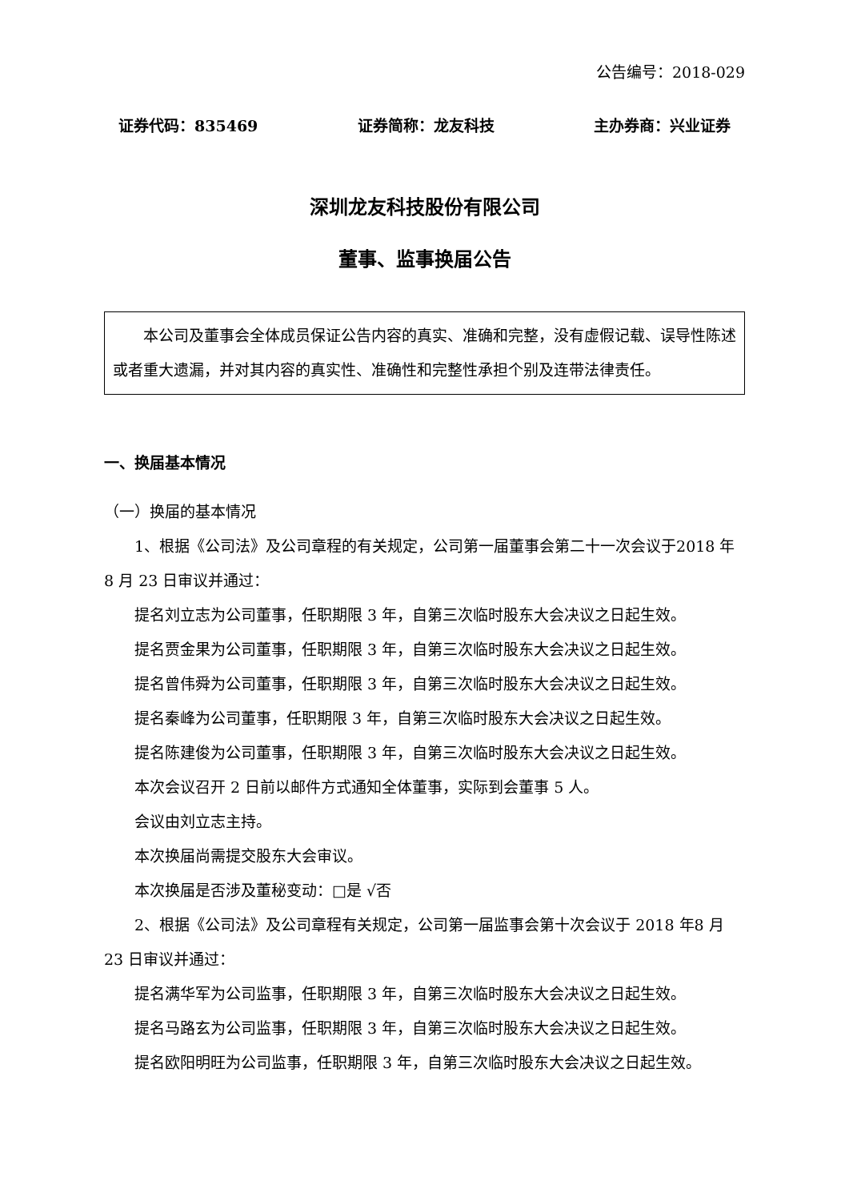公告编号：2018-029
证券代码：835469 证券简称：龙友科技 主办券商：兴业证券
深圳龙友科技股份有限公司
董事、监事换届公告
本公司及董事会全体成员保证公告内容的真实、准确和完整，没有虚假记载、误导性陈述或者重大遗漏，并对其内容的真实性、准确性和完整性承担个别及连带法律责任。
一、换届基本情况
（一）换届的基本情况
1、根据《公司法》及公司章程的有关规定，公司第一届董事会第二十一次会议于2018 年 8 月 23 日审议并通过：
提名刘立志为公司董事，任职期限 3 年，自第三次临时股东大会决议之日起生效。
提名贾金果为公司董事，任职期限 3 年，自第三次临时股东大会决议之日起生效。
提名曾伟舜为公司董事，任职期限 3 年，自第三次临时股东大会决议之日起生效。
提名秦峰为公司董事，任职期限 3 年，自第三次临时股东大会决议之日起生效。
提名陈建俊为公司董事，任职期限 3 年，自第三次临时股东大会决议之日起生效。
本次会议召开 2 日前以邮件方式通知全体董事，实际到会董事 5 人。
会议由刘立志主持。
本次换届尚需提交股东大会审议。
本次换届是否涉及董秘变动：□是 √否
2、根据《公司法》及公司章程有关规定，公司第一届监事会第十次会议于 2018 年8 月 23 日审议并通过：
提名满华军为公司监事，任职期限 3 年，自第三次临时股东大会决议之日起生效。
提名马路玄为公司监事，任职期限 3 年，自第三次临时股东大会决议之日起生效。
提名欧阳明旺为公司监事，任职期限 3 年，自第三次临时股东大会决议之日起生效。